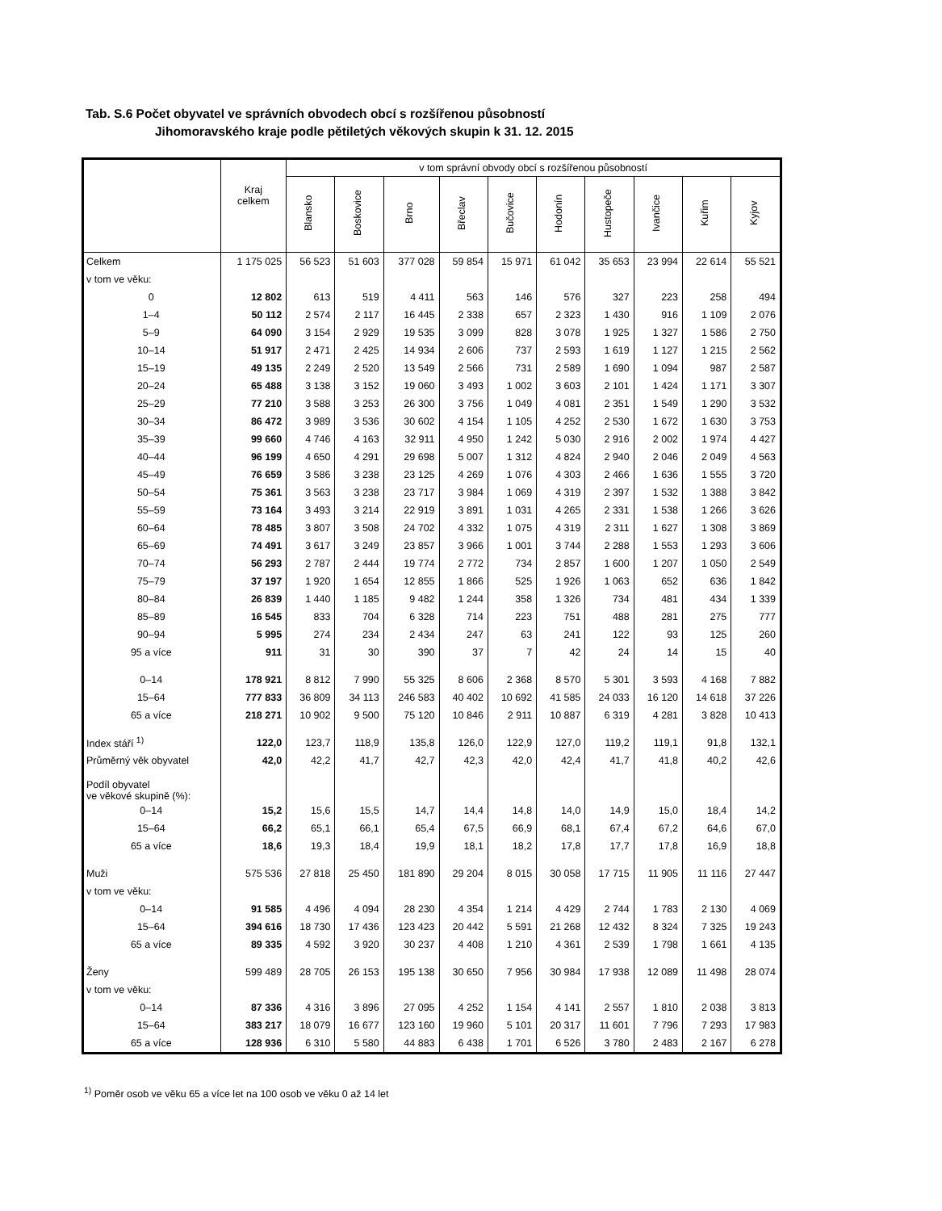Tab. S.6 Počet obyvatel ve správních obvodech obcí s rozšířenou působností
Jihomoravského kraje podle pětiletých věkových skupin k 31. 12. 2015
| | Kraj celkem | v tom správní obvody obcí s rozšířenou působností | | | | | | | | | |
| --- | --- | --- | --- | --- | --- | --- | --- | --- | --- | --- | --- |
| | | Blansko | Boskovice | Brno | Břeclav | Bučovice | Hodonín | Hustopeče | Ivančice | Kuřim | Kyjov |
| Celkem | 1 175 025 | 56 523 | 51 603 | 377 028 | 59 854 | 15 971 | 61 042 | 35 653 | 23 994 | 22 614 | 55 521 |
| v tom ve věku: | | | | | | | | | | | |
| 0 | 12 802 | 613 | 519 | 4 411 | 563 | 146 | 576 | 327 | 223 | 258 | 494 |
| 1–4 | 50 112 | 2 574 | 2 117 | 16 445 | 2 338 | 657 | 2 323 | 1 430 | 916 | 1 109 | 2 076 |
| 5–9 | 64 090 | 3 154 | 2 929 | 19 535 | 3 099 | 828 | 3 078 | 1 925 | 1 327 | 1 586 | 2 750 |
| 10–14 | 51 917 | 2 471 | 2 425 | 14 934 | 2 606 | 737 | 2 593 | 1 619 | 1 127 | 1 215 | 2 562 |
| 15–19 | 49 135 | 2 249 | 2 520 | 13 549 | 2 566 | 731 | 2 589 | 1 690 | 1 094 | 987 | 2 587 |
| 20–24 | 65 488 | 3 138 | 3 152 | 19 060 | 3 493 | 1 002 | 3 603 | 2 101 | 1 424 | 1 171 | 3 307 |
| 25–29 | 77 210 | 3 588 | 3 253 | 26 300 | 3 756 | 1 049 | 4 081 | 2 351 | 1 549 | 1 290 | 3 532 |
| 30–34 | 86 472 | 3 989 | 3 536 | 30 602 | 4 154 | 1 105 | 4 252 | 2 530 | 1 672 | 1 630 | 3 753 |
| 35–39 | 99 660 | 4 746 | 4 163 | 32 911 | 4 950 | 1 242 | 5 030 | 2 916 | 2 002 | 1 974 | 4 427 |
| 40–44 | 96 199 | 4 650 | 4 291 | 29 698 | 5 007 | 1 312 | 4 824 | 2 940 | 2 046 | 2 049 | 4 563 |
| 45–49 | 76 659 | 3 586 | 3 238 | 23 125 | 4 269 | 1 076 | 4 303 | 2 466 | 1 636 | 1 555 | 3 720 |
| 50–54 | 75 361 | 3 563 | 3 238 | 23 717 | 3 984 | 1 069 | 4 319 | 2 397 | 1 532 | 1 388 | 3 842 |
| 55–59 | 73 164 | 3 493 | 3 214 | 22 919 | 3 891 | 1 031 | 4 265 | 2 331 | 1 538 | 1 266 | 3 626 |
| 60–64 | 78 485 | 3 807 | 3 508 | 24 702 | 4 332 | 1 075 | 4 319 | 2 311 | 1 627 | 1 308 | 3 869 |
| 65–69 | 74 491 | 3 617 | 3 249 | 23 857 | 3 966 | 1 001 | 3 744 | 2 288 | 1 553 | 1 293 | 3 606 |
| 70–74 | 56 293 | 2 787 | 2 444 | 19 774 | 2 772 | 734 | 2 857 | 1 600 | 1 207 | 1 050 | 2 549 |
| 75–79 | 37 197 | 1 920 | 1 654 | 12 855 | 1 866 | 525 | 1 926 | 1 063 | 652 | 636 | 1 842 |
| 80–84 | 26 839 | 1 440 | 1 185 | 9 482 | 1 244 | 358 | 1 326 | 734 | 481 | 434 | 1 339 |
| 85–89 | 16 545 | 833 | 704 | 6 328 | 714 | 223 | 751 | 488 | 281 | 275 | 777 |
| 90–94 | 5 995 | 274 | 234 | 2 434 | 247 | 63 | 241 | 122 | 93 | 125 | 260 |
| 95 a více | 911 | 31 | 30 | 390 | 37 | 7 | 42 | 24 | 14 | 15 | 40 |
| 0–14 | 178 921 | 8 812 | 7 990 | 55 325 | 8 606 | 2 368 | 8 570 | 5 301 | 3 593 | 4 168 | 7 882 |
| 15–64 | 777 833 | 36 809 | 34 113 | 246 583 | 40 402 | 10 692 | 41 585 | 24 033 | 16 120 | 14 618 | 37 226 |
| 65 a více | 218 271 | 10 902 | 9 500 | 75 120 | 10 846 | 2 911 | 10 887 | 6 319 | 4 281 | 3 828 | 10 413 |
| Index stáří <sup>1)</sup> | 122,0 | 123,7 | 118,9 | 135,8 | 126,0 | 122,9 | 127,0 | 119,2 | 119,1 | 91,8 | 132,1 |
| Průměrný věk obyvatel | 42,0 | 42,2 | 41,7 | 42,7 | 42,3 | 42,0 | 42,4 | 41,7 | 41,8 | 40,2 | 42,6 |
| Podíl obyvatel ve věkové skupině (%): | | | | | | | | | | | |
| 0–14 | 15,2 | 15,6 | 15,5 | 14,7 | 14,4 | 14,8 | 14,0 | 14,9 | 15,0 | 18,4 | 14,2 |
| 15–64 | 66,2 | 65,1 | 66,1 | 65,4 | 67,5 | 66,9 | 68,1 | 67,4 | 67,2 | 64,6 | 67,0 |
| 65 a více | 18,6 | 19,3 | 18,4 | 19,9 | 18,1 | 18,2 | 17,8 | 17,7 | 17,8 | 16,9 | 18,8 |
| Muži | 575 536 | 27 818 | 25 450 | 181 890 | 29 204 | 8 015 | 30 058 | 17 715 | 11 905 | 11 116 | 27 447 |
| v tom ve věku: | | | | | | | | | | | |
| 0–14 | 91 585 | 4 496 | 4 094 | 28 230 | 4 354 | 1 214 | 4 429 | 2 744 | 1 783 | 2 130 | 4 069 |
| 15–64 | 394 616 | 18 730 | 17 436 | 123 423 | 20 442 | 5 591 | 21 268 | 12 432 | 8 324 | 7 325 | 19 243 |
| 65 a více | 89 335 | 4 592 | 3 920 | 30 237 | 4 408 | 1 210 | 4 361 | 2 539 | 1 798 | 1 661 | 4 135 |
| Ženy | 599 489 | 28 705 | 26 153 | 195 138 | 30 650 | 7 956 | 30 984 | 17 938 | 12 089 | 11 498 | 28 074 |
| v tom ve věku: | | | | | | | | | | | |
| 0–14 | 87 336 | 4 316 | 3 896 | 27 095 | 4 252 | 1 154 | 4 141 | 2 557 | 1 810 | 2 038 | 3 813 |
| 15–64 | 383 217 | 18 079 | 16 677 | 123 160 | 19 960 | 5 101 | 20 317 | 11 601 | 7 796 | 7 293 | 17 983 |
| 65 a více | 128 936 | 6 310 | 5 580 | 44 883 | 6 438 | 1 701 | 6 526 | 3 780 | 2 483 | 2 167 | 6 278 |
<sup>1)</sup> Poměr osob ve věku 65 a více let na 100 osob ve věku 0 až 14 let